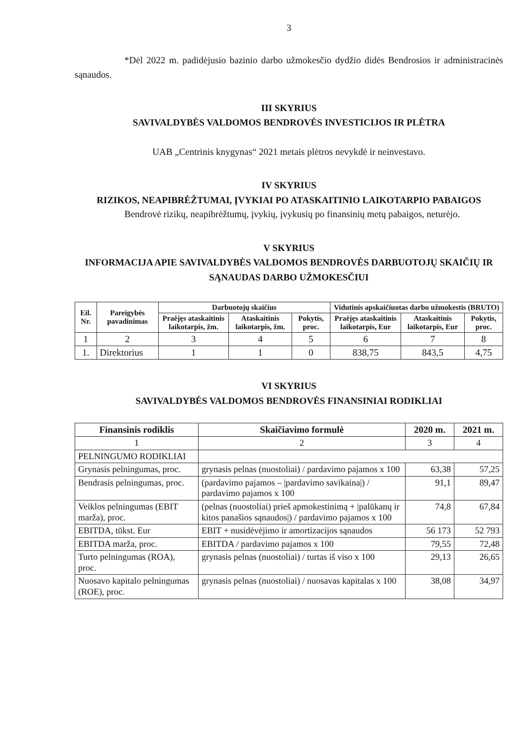3
*Dėl 2022 m. padidėjusio bazinio darbo užmokesčio dydžio didės Bendrosios ir administracinės sąnaudos.
III SKYRIUS
SAVIVALDYBĖS VALDOMOS BENDROVĖS INVESTICIJOS IR PLĖTRA
UAB „Centrinis knygynas“ 2021 metais plėtros nevykdė ir neinvestavo.
IV SKYRIUS
RIZIKOS, NEAPIBRĖŽTUMAI, ĮVYKIAI PO ATASKAITINIO LAIKOTARPIO PABAIGOS
Bendrovė rizikų, neapibrėžtumų, įvykių, įvykusių po finansinių metų pabaigos, neturėjo.
V SKYRIUS
INFORMACIJA APIE SAVIVALDYBĖS VALDOMOS BENDROVĖS DARBUOTOJŲ SKAIČIŲ IR SĄNAUDAS DARBO UŽMOKESČIUI
| Eil. Nr. | Pareigybės pavadinimas | Darbuotojų skaičius | | | Vidutinis apskaičiuotas darbo užmokestis (BRUTO) | | |
| --- | --- | --- | --- | --- | --- | --- | --- |
| | | Praėjęs ataskaitinis laikotarpis, žm. | Ataskaitinis laikotarpis, žm. | Pokytis, proc. | Praėjęs ataskaitinis laikotarpis, Eur | Ataskaitinis laikotarpis, Eur | Pokytis, proc. |
| 1 | 2 | 3 | 4 | 5 | 6 | 7 | 8 |
| 1. | Direktorius | 1 | 1 | 0 | 838,75 | 843,5 | 4,75 |
VI SKYRIUS
SAVIVALDYBĖS VALDOMOS BENDROVĖS FINANSINIAI RODIKLIAI
| Finansinis rodiklis | Skaičiavimo formulė | 2020 m. | 2021 m. |
| --- | --- | --- | --- |
| 1 | 2 | 3 | 4 |
| PELNINGUMO RODIKLIAI | | | |
| Grynasis pelningumas, proc. | grynasis pelnas (nuostoliai) / pardavimo pajamos x 100 | 63,38 | 57,25 |
| Bendrasis pelningumas, proc. | (pardavimo pajamos – /pardavimo savikaina/) / pardavimo pajamos x 100 | 91,1 | 89,47 |
| Veiklos pelningumas (EBIT marža), proc. | (pelnas (nuostoliai) prieš apmokestinimą + /palūkanų ir kitos panašios sąnaudos/) / pardavimo pajamos x 100 | 74,8 | 67,84 |
| EBITDA, tūkst. Eur | EBIT + nusidėvėjimo ir amortizacijos sąnaudos | 56 173 | 52 793 |
| EBITDA marža, proc. | EBITDA / pardavimo pajamos x 100 | 79,55 | 72,48 |
| Turto pelningumas (ROA), proc. | grynasis pelnas (nuostoliai) / turtas iš viso x 100 | 29,13 | 26,65 |
| Nuosavo kapitalo pelningumas (ROE), proc. | grynasis pelnas (nuostoliai) / nuosavas kapitalas x 100 | 38,08 | 34,97 |